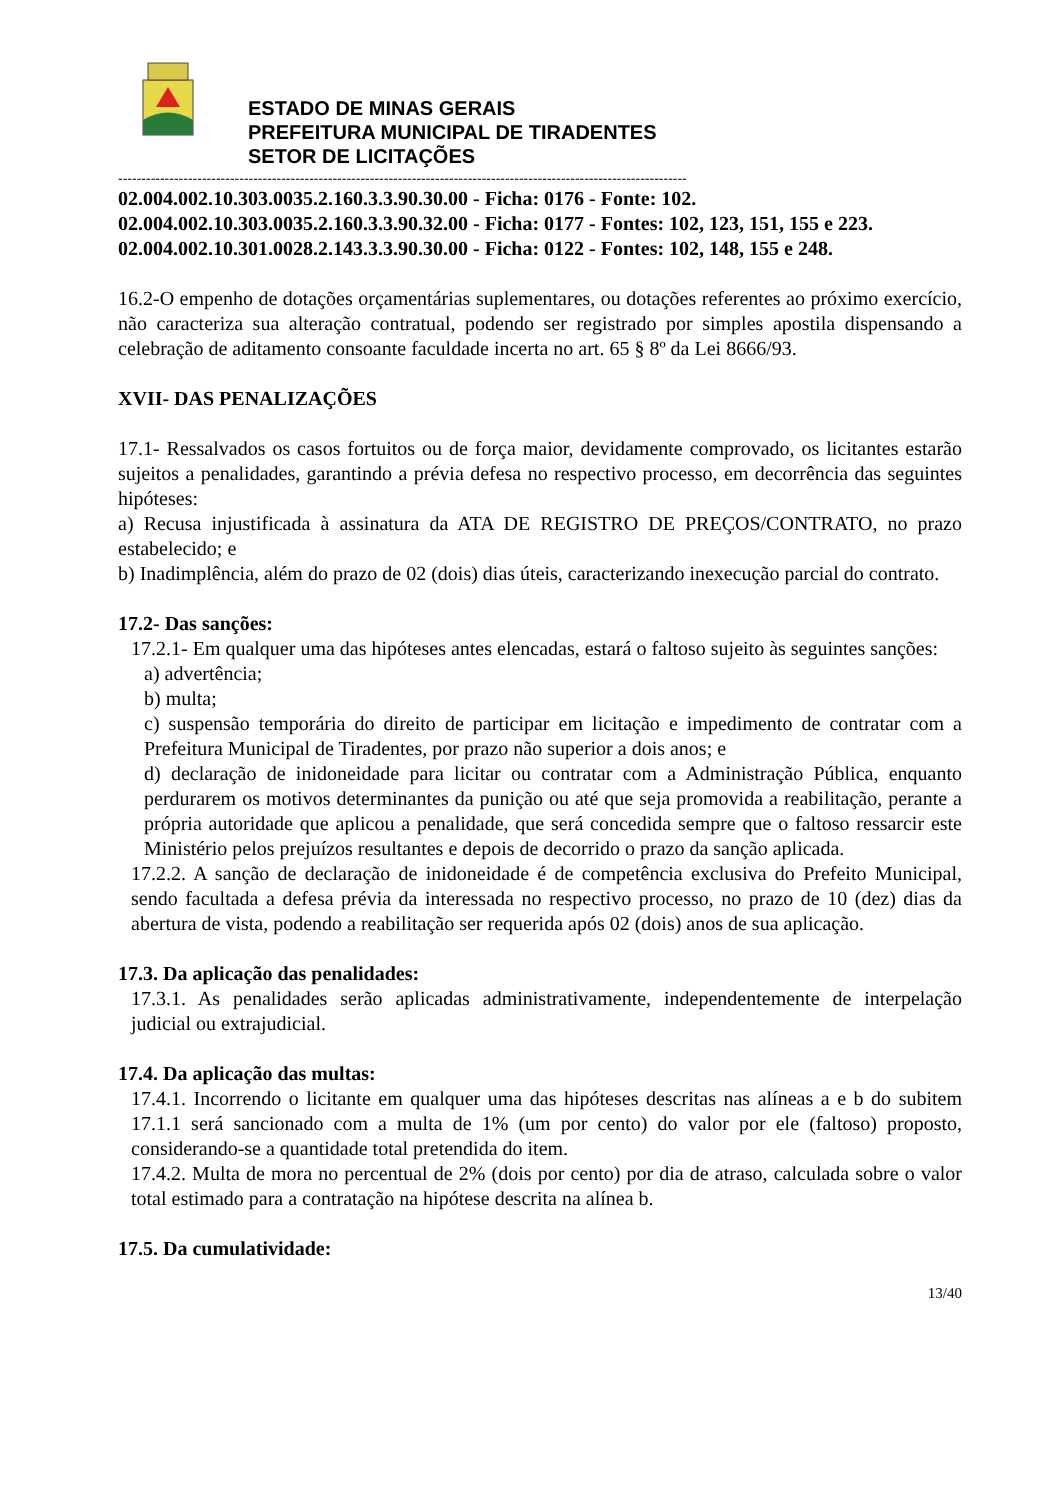ESTADO DE MINAS GERAIS
PREFEITURA MUNICIPAL DE TIRADENTES
SETOR DE LICITAÇÕES
--------------------------------------------------------------------------------------------------------------------------
02.004.002.10.303.0035.2.160.3.3.90.30.00 - Ficha: 0176 - Fonte: 102.
02.004.002.10.303.0035.2.160.3.3.90.32.00 - Ficha: 0177 - Fontes: 102, 123, 151, 155 e 223.
02.004.002.10.301.0028.2.143.3.3.90.30.00 - Ficha: 0122 - Fontes: 102, 148, 155 e 248.
16.2-O empenho de dotações orçamentárias suplementares, ou dotações referentes ao próximo exercício, não caracteriza sua alteração contratual, podendo ser registrado por simples apostila dispensando a celebração de aditamento consoante faculdade incerta no art. 65 § 8º da Lei 8666/93.
XVII- DAS PENALIZAÇÕES
17.1- Ressalvados os casos fortuitos ou de força maior, devidamente comprovado, os licitantes estarão sujeitos a penalidades, garantindo a prévia defesa no respectivo processo, em decorrência das seguintes hipóteses:
a) Recusa injustificada à assinatura da ATA DE REGISTRO DE PREÇOS/CONTRATO, no prazo estabelecido; e
b) Inadimplência, além do prazo de 02 (dois) dias úteis, caracterizando inexecução parcial do contrato.
17.2- Das sanções:
17.2.1- Em qualquer uma das hipóteses antes elencadas, estará o faltoso sujeito às seguintes sanções:
a) advertência;
b) multa;
c) suspensão temporária do direito de participar em licitação e impedimento de contratar com a Prefeitura Municipal de Tiradentes, por prazo não superior a dois anos; e
d) declaração de inidoneidade para licitar ou contratar com a Administração Pública, enquanto perdurarem os motivos determinantes da punição ou até que seja promovida a reabilitação, perante a própria autoridade que aplicou a penalidade, que será concedida sempre que o faltoso ressarcir este Ministério pelos prejuízos resultantes e depois de decorrido o prazo da sanção aplicada.
17.2.2. A sanção de declaração de inidoneidade é de competência exclusiva do Prefeito Municipal, sendo facultada a defesa prévia da interessada no respectivo processo, no prazo de 10 (dez) dias da abertura de vista, podendo a reabilitação ser requerida após 02 (dois) anos de sua aplicação.
17.3. Da aplicação das penalidades:
17.3.1. As penalidades serão aplicadas administrativamente, independentemente de interpelação judicial ou extrajudicial.
17.4. Da aplicação das multas:
17.4.1. Incorrendo o licitante em qualquer uma das hipóteses descritas nas alíneas a e b do subitem 17.1.1 será sancionado com a multa de 1% (um por cento) do valor por ele (faltoso) proposto, considerando-se a quantidade total pretendida do item.
17.4.2. Multa de mora no percentual de 2% (dois por cento) por dia de atraso, calculada sobre o valor total estimado para a contratação na hipótese descrita na alínea b.
17.5. Da cumulatividade:
13/40